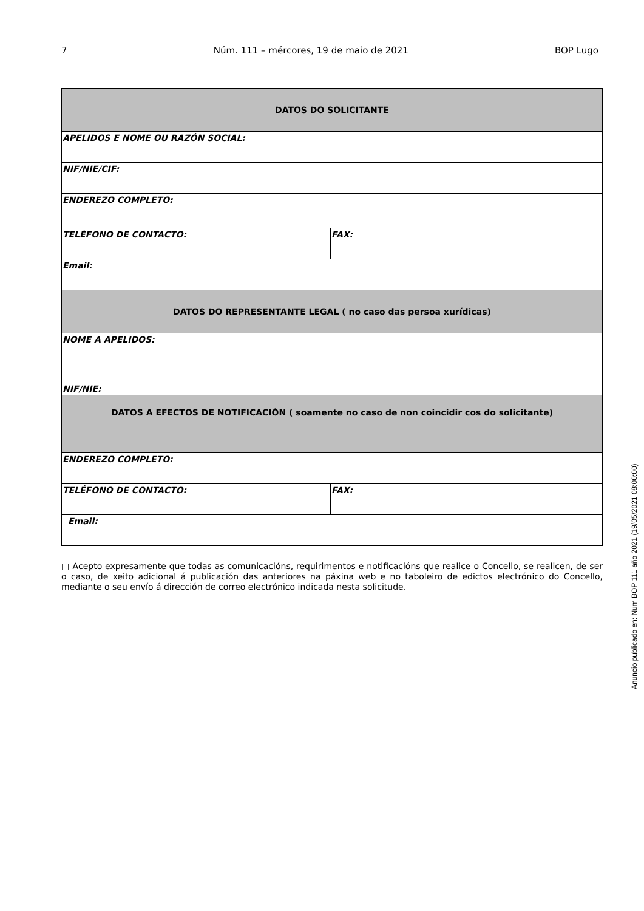7 Núm. 111 – mércores, 19 de maio de 2021 BOP Lugo
| DATOS DO SOLICITANTE | |
| --- | --- |
| APELIDOS E NOME OU RAZÓN SOCIAL: | |
| NIF/NIE/CIF: | |
| ENDEREZO COMPLETO: | |
| TELÉFONO DE CONTACTO: | FAX: |
| Email: | |
| DATOS DO REPRESENTANTE LEGAL ( no caso das persoa xurídicas) | |
| NOME A APELIDOS: | |
| NIF/NIE: | |
| DATOS A EFECTOS DE NOTIFICACIÓN ( soamente no caso de non coincidir cos do solicitante) | |
| ENDEREZO COMPLETO: | |
| TELÉFONO DE CONTACTO: | FAX: |
| Email: | |
□ Acepto expresamente que todas as comunicacións, requirimentos e notificacións que realice o Concello, se realicen, de ser o caso, de xeito adicional á publicación das anteriores na páxina web e no taboleiro de edictos electrónico do Concello, mediante o seu envío á dirección de correo electrónico indicada nesta solicitude.
Anuncio publicado en: Num BOP 111 año 2021 (19/05/2021 08:00:00)